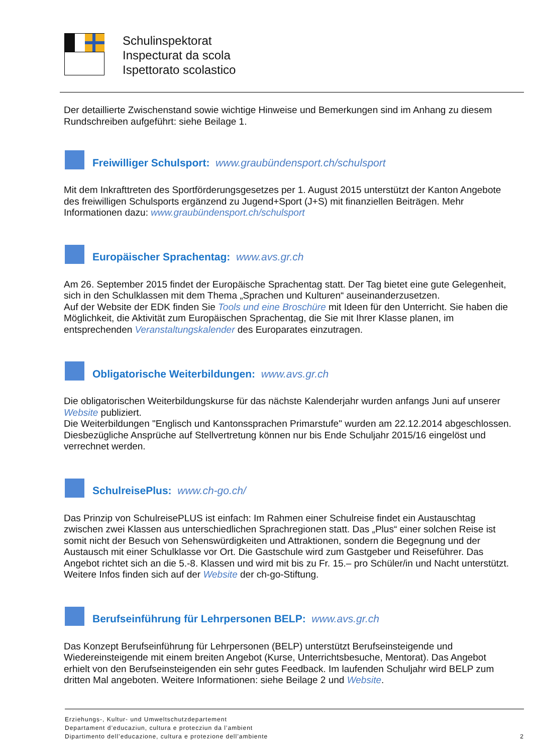Schulinspektorat
Inspecturat da scola
Ispettorato scolastico
Der detaillierte Zwischenstand sowie wichtige Hinweise und Bemerkungen sind im Anhang zu diesem Rundschreiben aufgeführt: siehe Beilage 1.
Freiwilliger Schulsport: www.graubündensport.ch/schulsport
Mit dem Inkrafttreten des Sportförderungsgesetzes per 1. August 2015 unterstützt der Kanton Angebote des freiwilligen Schulsports ergänzend zu Jugend+Sport (J+S) mit finanziellen Beiträgen. Mehr Informationen dazu: www.graubündensport.ch/schulsport
Europäischer Sprachentag: www.avs.gr.ch
Am 26. September 2015 findet der Europäische Sprachentag statt. Der Tag bietet eine gute Gelegenheit, sich in den Schulklassen mit dem Thema „Sprachen und Kulturen“ auseinanderzusetzen.
Auf der Website der EDK finden Sie Tools und eine Broschüre mit Ideen für den Unterricht. Sie haben die Möglichkeit, die Aktivität zum Europäischen Sprachentag, die Sie mit Ihrer Klasse planen, im entsprechenden Veranstaltungskalender des Europarates einzutragen.
Obligatorische Weiterbildungen: www.avs.gr.ch
Die obligatorischen Weiterbildungskurse für das nächste Kalenderjahr wurden anfangs Juni auf unserer Website publiziert.
Die Weiterbildungen "Englisch und Kantonssprachen Primarstufe" wurden am 22.12.2014 abgeschlossen. Diesbezügliche Ansprüche auf Stellvertretung können nur bis Ende Schuljahr 2015/16 eingelöst und verrechnet werden.
SchulreisePlus: www.ch-go.ch/
Das Prinzip von SchulreisePLUS ist einfach: Im Rahmen einer Schulreise findet ein Austauschtag zwischen zwei Klassen aus unterschiedlichen Sprachregionen statt. Das „Plus“ einer solchen Reise ist somit nicht der Besuch von Sehenswürdigkeiten und Attraktionen, sondern die Begegnung und der Austausch mit einer Schulklasse vor Ort. Die Gastschule wird zum Gastgeber und Reiseführer. Das Angebot richtet sich an die 5.-8. Klassen und wird mit bis zu Fr. 15.– pro Schüler/in und Nacht unterstützt. Weitere Infos finden sich auf der Website der ch-go-Stiftung.
Berufseinführung für Lehrpersonen BELP: www.avs.gr.ch
Das Konzept Berufseinführung für Lehrpersonen (BELP) unterstützt Berufseinsteigende und Wiedereinsteigende mit einem breiten Angebot (Kurse, Unterrichtsbesuche, Mentorat). Das Angebot erhielt von den Berufseinsteigenden ein sehr gutes Feedback. Im laufenden Schuljahr wird BELP zum dritten Mal angeboten. Weitere Informationen: siehe Beilage 2 und Website.
Erziehungs-, Kultur- und Umweltschutzdepartement
Departament d’educaziun, cultura e protecziun da l’ambient
Dipartimento dell’educazione, cultura e protezione dell’ambiente
2